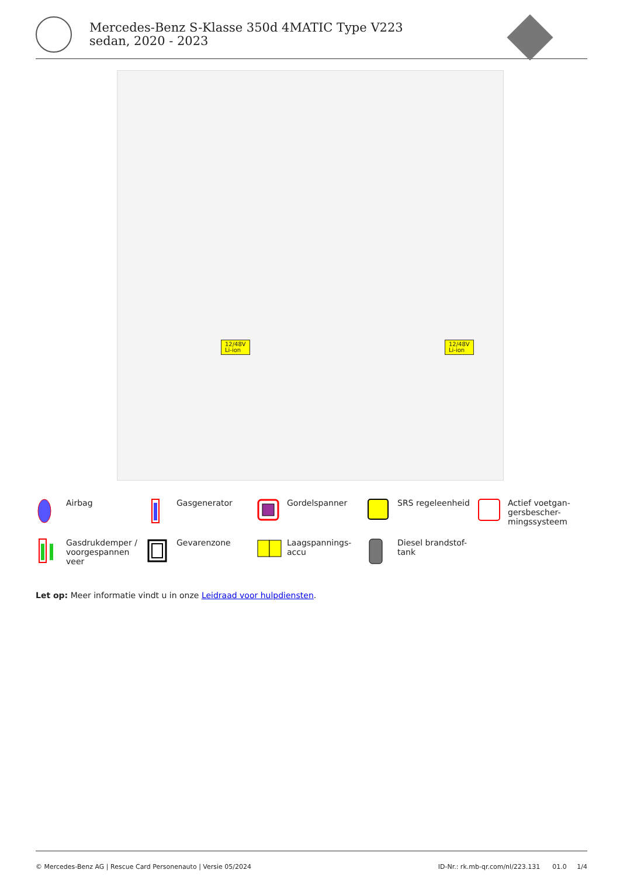Mercedes-Benz S-Klasse 350d 4MATIC Type V223 sedan, 2020 - 2023
12/48V
Li-ion
12/48V
Li-ion
Airbag
Gasgenerator
Gordelspanner
SRS regeleenheid
Actief voetgan-
gersbescher-
mingssysteem
Gasdrukdemper /
voorgespannen
veer
Gevarenzone
Laagspannings-
accu
Diesel brandstof-
tank
Let op: Meer informatie vindt u in onze Leidraad voor hulpdiensten.
© Mercedes-Benz AG | Rescue Card Personenauto | Versie 05/2024 ID-Nr.: rk.mb-qr.com/nl/223.131 01.0 1/4